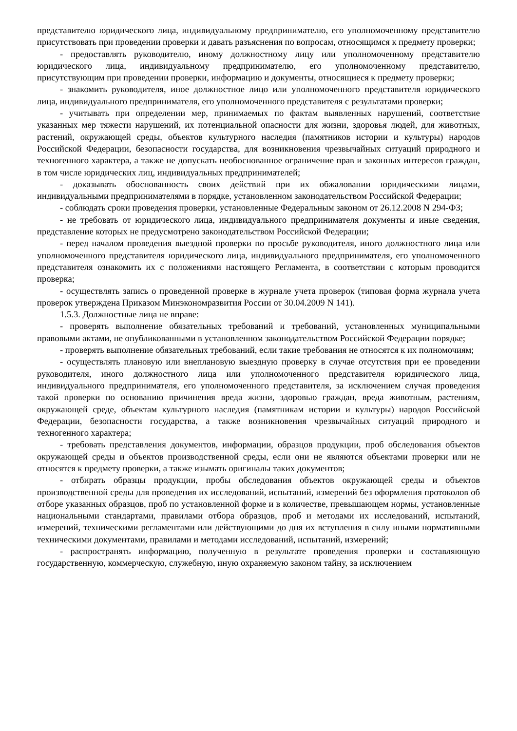представителю юридического лица, индивидуальному предпринимателю, его уполномоченному представителю присутствовать при проведении проверки и давать разъяснения по вопросам, относящимся к предмету проверки;
- предоставлять руководителю, иному должностному лицу или уполномоченному представителю юридического лица, индивидуальному предпринимателю, его уполномоченному представителю, присутствующим при проведении проверки, информацию и документы, относящиеся к предмету проверки;
- знакомить руководителя, иное должностное лицо или уполномоченного представителя юридического лица, индивидуального предпринимателя, его уполномоченного представителя с результатами проверки;
- учитывать при определении мер, принимаемых по фактам выявленных нарушений, соответствие указанных мер тяжести нарушений, их потенциальной опасности для жизни, здоровья людей, для животных, растений, окружающей среды, объектов культурного наследия (памятников истории и культуры) народов Российской Федерации, безопасности государства, для возникновения чрезвычайных ситуаций природного и техногенного характера, а также не допускать необоснованное ограничение прав и законных интересов граждан, в том числе юридических лиц, индивидуальных предпринимателей;
- доказывать обоснованность своих действий при их обжаловании юридическими лицами, индивидуальными предпринимателями в порядке, установленном законодательством Российской Федерации;
- соблюдать сроки проведения проверки, установленные Федеральным законом от 26.12.2008 N 294-ФЗ;
- не требовать от юридического лица, индивидуального предпринимателя документы и иные сведения, представление которых не предусмотрено законодательством Российской Федерации;
- перед началом проведения выездной проверки по просьбе руководителя, иного должностного лица или уполномоченного представителя юридического лица, индивидуального предпринимателя, его уполномоченного представителя ознакомить их с положениями настоящего Регламента, в соответствии с которым проводится проверка;
- осуществлять запись о проведенной проверке в журнале учета проверок (типовая форма журнала учета проверок утверждена Приказом Минэкономразвития России от 30.04.2009 N 141).
1.5.3. Должностные лица не вправе:
- проверять выполнение обязательных требований и требований, установленных муниципальными правовыми актами, не опубликованными в установленном законодательством Российской Федерации порядке;
- проверять выполнение обязательных требований, если такие требования не относятся к их полномочиям;
- осуществлять плановую или внеплановую выездную проверку в случае отсутствия при ее проведении руководителя, иного должностного лица или уполномоченного представителя юридического лица, индивидуального предпринимателя, его уполномоченного представителя, за исключением случая проведения такой проверки по основанию причинения вреда жизни, здоровью граждан, вреда животным, растениям, окружающей среде, объектам культурного наследия (памятникам истории и культуры) народов Российской Федерации, безопасности государства, а также возникновения чрезвычайных ситуаций природного и техногенного характера;
- требовать представления документов, информации, образцов продукции, проб обследования объектов окружающей среды и объектов производственной среды, если они не являются объектами проверки или не относятся к предмету проверки, а также изымать оригиналы таких документов;
- отбирать образцы продукции, пробы обследования объектов окружающей среды и объектов производственной среды для проведения их исследований, испытаний, измерений без оформления протоколов об отборе указанных образцов, проб по установленной форме и в количестве, превышающем нормы, установленные национальными стандартами, правилами отбора образцов, проб и методами их исследований, испытаний, измерений, техническими регламентами или действующими до дня их вступления в силу иными нормативными техническими документами, правилами и методами исследований, испытаний, измерений;
- распространять информацию, полученную в результате проведения проверки и составляющую государственную, коммерческую, служебную, иную охраняемую законом тайну, за исключением